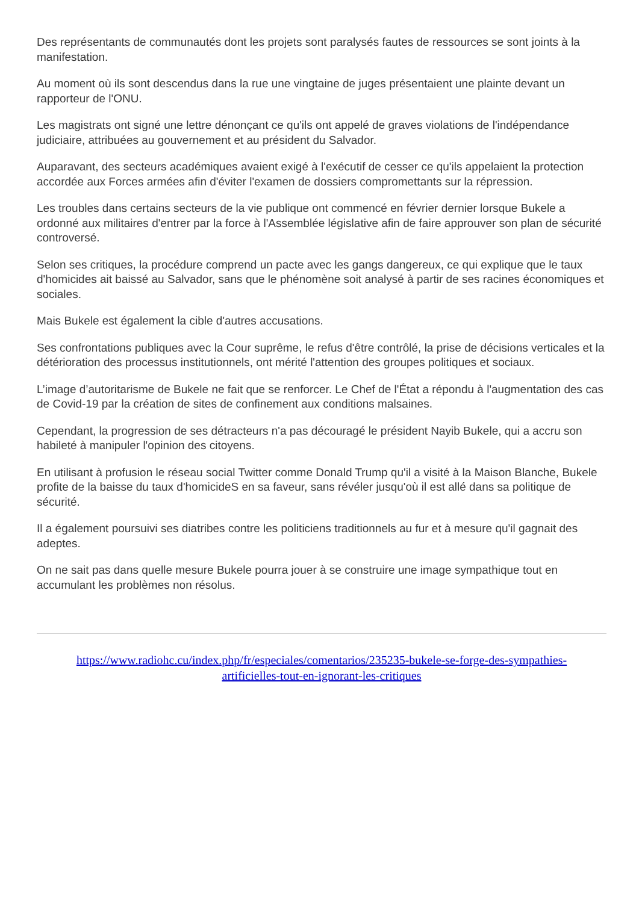Des représentants de communautés dont les projets sont paralysés fautes de ressources se sont joints à la manifestation.
Au moment où ils sont descendus dans la rue une vingtaine de juges présentaient une plainte devant un rapporteur de l'ONU.
Les magistrats ont signé une lettre dénonçant ce qu'ils ont appelé de graves violations de l'indépendance judiciaire, attribuées au gouvernement et au président du Salvador.
Auparavant, des secteurs académiques avaient exigé à l'exécutif de cesser ce qu'ils appelaient la protection accordée aux Forces armées afin d'éviter l'examen de dossiers compromettants sur la répression.
Les troubles dans certains secteurs de la vie publique ont commencé en février dernier lorsque Bukele a ordonné aux militaires d'entrer par la force à l'Assemblée législative afin de faire approuver son plan de sécurité controversé.
Selon ses critiques, la procédure comprend un pacte avec les gangs dangereux, ce qui explique que le taux d'homicides ait baissé au Salvador, sans que le phénomène soit analysé à partir de ses racines économiques et sociales.
Mais Bukele est également la cible d'autres accusations.
Ses confrontations publiques avec la Cour suprême, le refus d'être contrôlé, la prise de décisions verticales et la détérioration des processus institutionnels, ont mérité l'attention des groupes politiques et sociaux.
L’image d’autoritarisme de Bukele ne fait que se renforcer. Le Chef de l'État a répondu à l'augmentation des cas de Covid-19 par la création de sites de confinement aux conditions malsaines.
Cependant, la progression de ses détracteurs n'a pas découragé le président Nayib Bukele, qui a accru son habileté à manipuler l'opinion des citoyens.
En utilisant à profusion le réseau social Twitter comme Donald Trump qu'il a visité à la Maison Blanche, Bukele profite de la baisse du taux d'homicideS en sa faveur, sans révéler jusqu'où il est allé dans sa politique de sécurité.
Il a également poursuivi ses diatribes contre les politiciens traditionnels au fur et à mesure qu'il gagnait des adeptes.
On ne sait pas dans quelle mesure Bukele pourra jouer à se construire une image sympathique tout en accumulant les problèmes non résolus.
https://www.radiohc.cu/index.php/fr/especiales/comentarios/235235-bukele-se-forge-des-sympathies-
artificielles-tout-en-ignorant-les-critiques